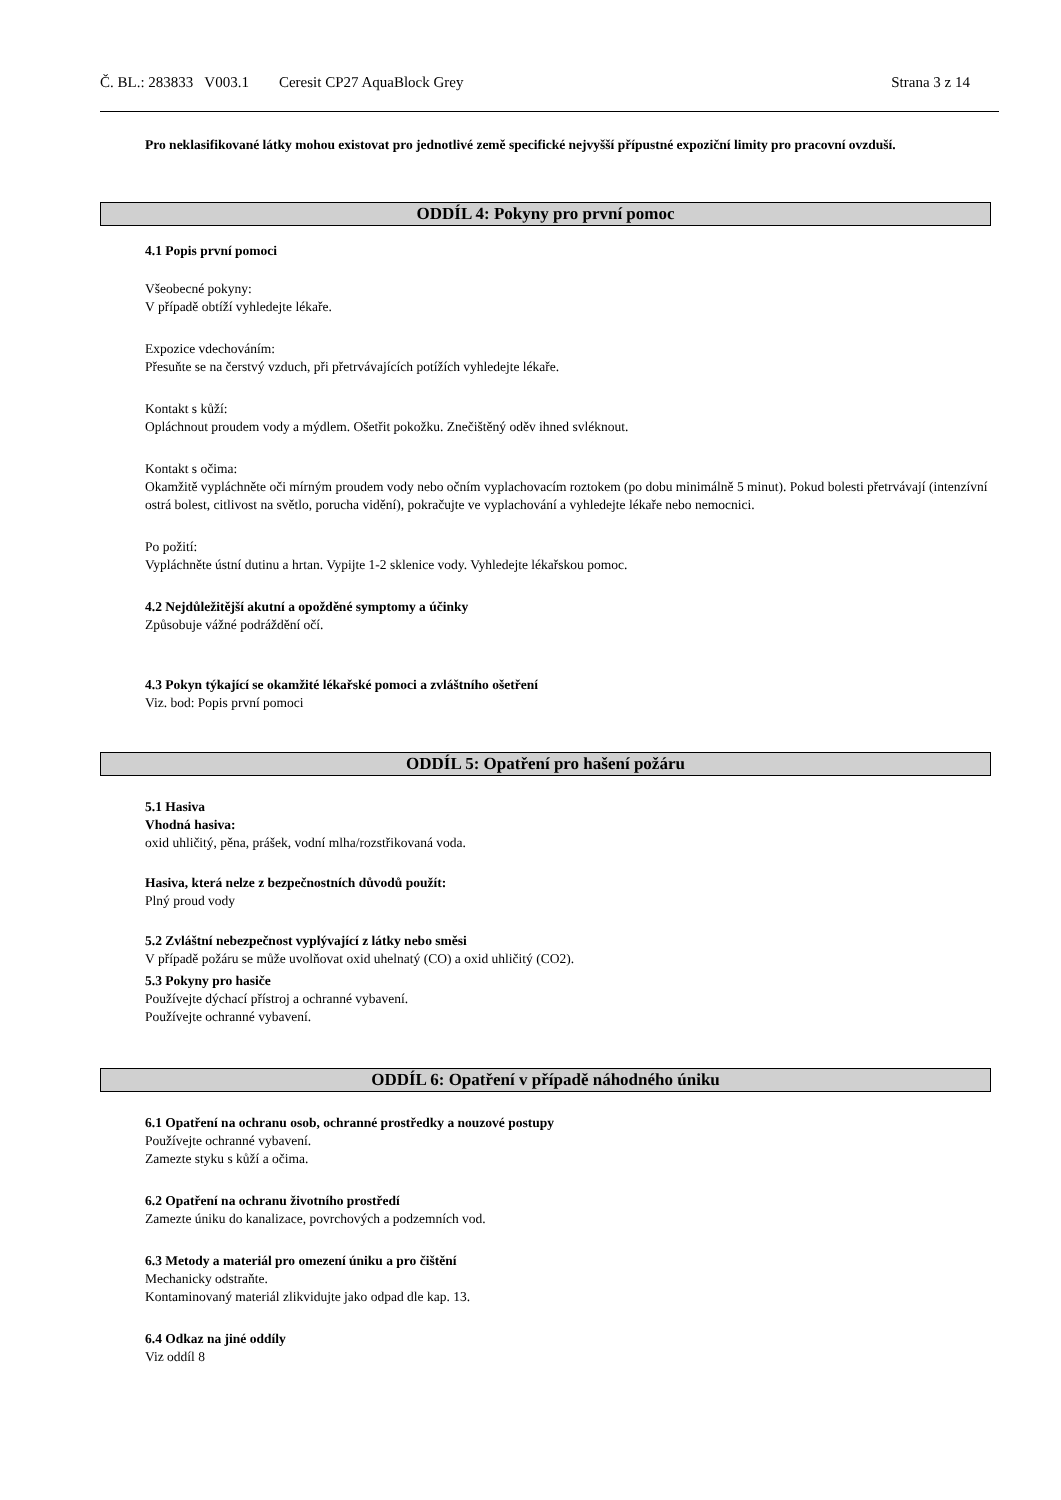Č. BL.: 283833 V003.1 Ceresit CP27 AquaBlock Grey Strana 3 z 14
Pro neklasifikované látky mohou existovat pro jednotlivé země specifické nejvyšší přípustné expoziční limity pro pracovní ovzduší.
ODDÍL 4: Pokyny pro první pomoc
4.1 Popis první pomoci
Všeobecné pokyny:
V případě obtíží vyhledejte lékaře.
Expozice vdechováním:
Přesuňte se na čerstvý vzduch, při přetrvávajících potížích vyhledejte lékaře.
Kontakt s kůží:
Opláchnout proudem vody a mýdlem. Ošetřit pokožku. Znečištěný oděv ihned svléknout.
Kontakt s očima:
Okamžitě vypláchněte oči mírným proudem vody nebo očním vyplachovacím roztokem (po dobu minimálně 5 minut). Pokud bolesti přetrvávají (intenzívní ostrá bolest, citlivost na světlo, porucha vidění), pokračujte ve vyplachování a vyhledejte lékaře nebo nemocnici.
Po požití:
Vypláchněte ústní dutinu a hrtan. Vypijte 1-2 sklenice vody. Vyhledejte lékařskou pomoc.
4.2 Nejdůležitější akutní a opožděné symptomy a účinky
Způsobuje vážné podráždění očí.
4.3 Pokyn týkající se okamžité lékařské pomoci a zvláštního ošetření
Viz. bod: Popis první pomoci
ODDÍL 5: Opatření pro hašení požáru
5.1 Hasiva
Vhodná hasiva:
oxid uhličitý, pěna, prášek, vodní mlha/rozstřikovaná voda.
Hasiva, která nelze z bezpečnostních důvodů použít:
Plný proud vody
5.2 Zvláštní nebezpečnost vyplývající z látky nebo směsi
V případě požáru se může uvolňovat oxid uhelnatý (CO) a oxid uhličitý (CO2).
5.3 Pokyny pro hasiče
Používejte dýchací přístroj a ochranné vybavení.
Používejte ochranné vybavení.
ODDÍL 6: Opatření v případě náhodného úniku
6.1 Opatření na ochranu osob, ochranné prostředky a nouzové postupy
Používejte ochranné vybavení.
Zamezte styku s kůží a očima.
6.2 Opatření na ochranu životního prostředí
Zamezte úniku do kanalizace, povrchových a podzemních vod.
6.3 Metody a materiál pro omezení úniku a pro čištění
Mechanicky odstraňte.
Kontaminovaný materiál zlikvidujte jako odpad dle kap. 13.
6.4 Odkaz na jiné oddíly
Viz oddíl 8